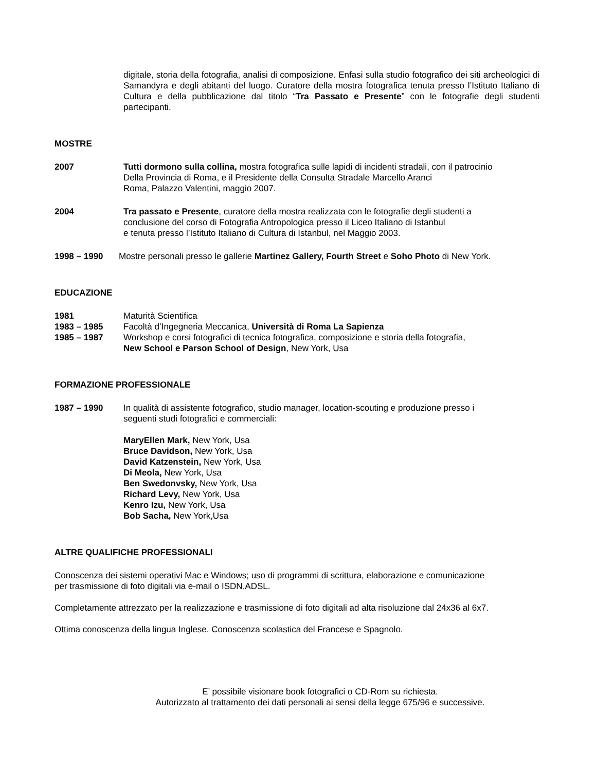digitale, storia della fotografia, analisi di composizione. Enfasi sulla studio fotografico dei siti archeologici di Samandyra e degli abitanti del luogo. Curatore della mostra fotografica tenuta presso l’Istituto Italiano di Cultura e della pubblicazione dal titolo “Tra Passato e Presente” con le fotografie degli studenti partecipanti.
MOSTRE
2007 Tutti dormono sulla collina, mostra fotografica sulle lapidi di incidenti stradali, con il patrocinio
Della Provincia di Roma, e il Presidente della Consulta Stradale Marcello Aranci
Roma, Palazzo Valentini, maggio 2007.
2004 Tra passato e Presente, curatore della mostra realizzata con le fotografie degli studenti a
conclusione del corso di Fotografia Antropologica presso il Liceo Italiano di Istanbul
e tenuta presso l’Istituto Italiano di Cultura di Istanbul, nel Maggio 2003.
1998 – 1990 Mostre personali presso le gallerie Martinez Gallery, Fourth Street e Soho Photo di New York.
EDUCAZIONE
1981 Maturità Scientifica
1983 – 1985 Facoltà d’Ingegneria Meccanica, Università di Roma La Sapienza
1985 – 1987 Workshop e corsi fotografici di tecnica fotografica, composizione e storia della fotografia,
New School e Parson School of Design, New York, Usa
FORMAZIONE PROFESSIONALE
1987 – 1990 In qualità di assistente fotografico, studio manager, location-scouting e produzione presso i
seguenti studi fotografici e commerciali:
MaryEllen Mark, New York, Usa
Bruce Davidson, New York, Usa
David Katzenstein, New York, Usa
Di Meola, New York, Usa
Ben Swedonvsky, New York, Usa
Richard Levy, New York, Usa
Kenro Izu, New York, Usa
Bob Sacha, New York,Usa
ALTRE QUALIFICHE PROFESSIONALI
Conoscenza dei sistemi operativi Mac e Windows; uso di programmi di scrittura, elaborazione e comunicazione
per trasmissione di foto digitali via e-mail o ISDN,ADSL.
Completamente attrezzato per la realizzazione e trasmissione di foto digitali ad alta risoluzione dal 24x36 al 6x7.
Ottima conoscenza della lingua Inglese. Conoscenza scolastica del Francese e Spagnolo.
E’ possibile visionare book fotografici o CD-Rom su richiesta.
Autorizzato al trattamento dei dati personali ai sensi della legge 675/96 e successive.